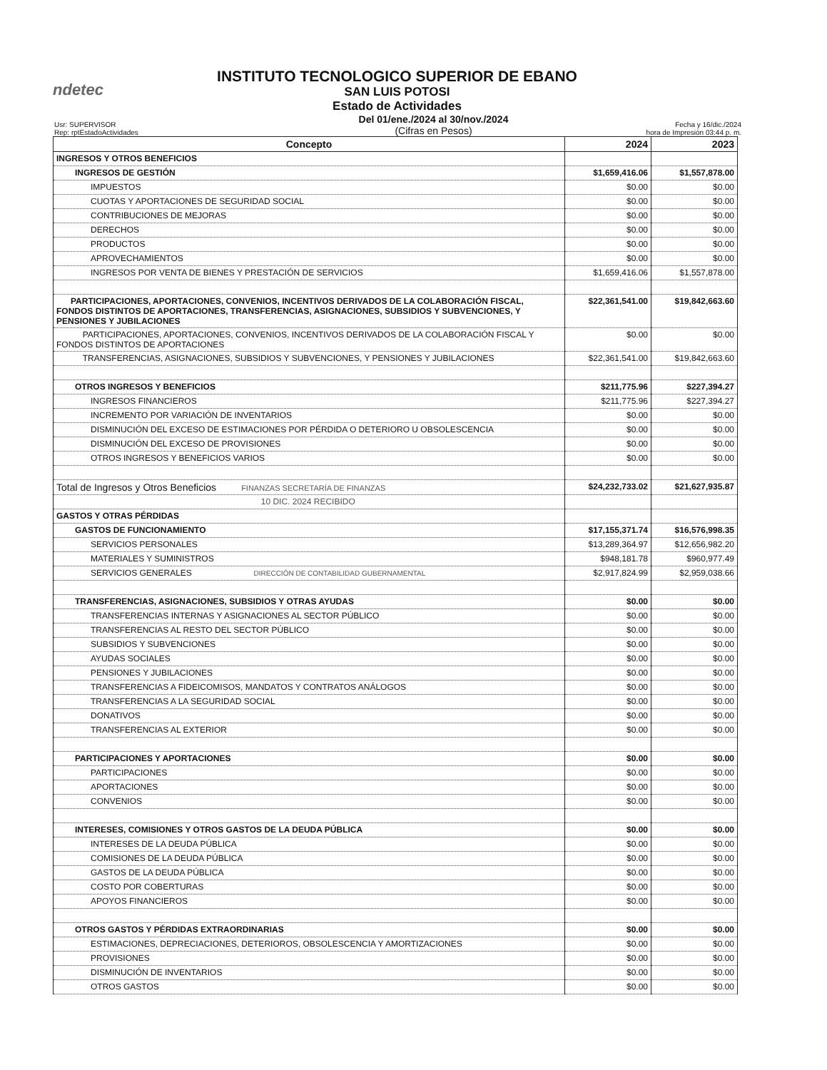ndetec
INSTITUTO TECNOLOGICO SUPERIOR DE EBANO
SAN LUIS POTOSI
Estado de Actividades
Usr: SUPERVISOR
Rep: rptEstadoActividades
Del 01/ene./2024 al 30/nov./2024
(Cifras en Pesos)
Fecha y 16/dic./2024
hora de Impresión 03:44 p. m.
| Concepto | 2024 | 2023 |
| --- | --- | --- |
| INGRESOS Y OTROS BENEFICIOS | | |
| INGRESOS DE GESTIÓN | $1,659,416.06 | $1,557,878.00 |
| IMPUESTOS | $0.00 | $0.00 |
| CUOTAS Y APORTACIONES DE SEGURIDAD SOCIAL | $0.00 | $0.00 |
| CONTRIBUCIONES DE MEJORAS | $0.00 | $0.00 |
| DERECHOS | $0.00 | $0.00 |
| PRODUCTOS | $0.00 | $0.00 |
| APROVECHAMIENTOS | $0.00 | $0.00 |
| INGRESOS POR VENTA DE BIENES Y PRESTACIÓN DE SERVICIOS | $1,659,416.06 | $1,557,878.00 |
| PARTICIPACIONES, APORTACIONES, CONVENIOS, INCENTIVOS DERIVADOS DE LA COLABORACIÓN FISCAL, FONDOS DISTINTOS DE APORTACIONES, TRANSFERENCIAS, ASIGNACIONES, SUBSIDIOS Y SUBVENCIONES, Y PENSIONES Y JUBILACIONES | $22,361,541.00 | $19,842,663.60 |
| PARTICIPACIONES, APORTACIONES, CONVENIOS, INCENTIVOS DERIVADOS DE LA COLABORACIÓN FISCAL Y FONDOS DISTINTOS DE APORTACIONES | $0.00 | $0.00 |
| TRANSFERENCIAS, ASIGNACIONES, SUBSIDIOS Y SUBVENCIONES, Y PENSIONES Y JUBILACIONES | $22,361,541.00 | $19,842,663.60 |
| OTROS INGRESOS Y BENEFICIOS | $211,775.96 | $227,394.27 |
| INGRESOS FINANCIEROS | $211,775.96 | $227,394.27 |
| INCREMENTO POR VARIACIÓN DE INVENTARIOS | $0.00 | $0.00 |
| DISMINUCIÓN DEL EXCESO DE ESTIMACIONES POR PÉRDIDA O DETERIORO U OBSOLESCENCIA | $0.00 | $0.00 |
| DISMINUCIÓN DEL EXCESO DE PROVISIONES | $0.00 | $0.00 |
| OTROS INGRESOS Y BENEFICIOS VARIOS | $0.00 | $0.00 |
| Total de Ingresos y Otros Beneficios FINANZAS SECRETARÍA DE FINANZAS | $24,232,733.02 | $21,627,935.87 |
| 10 DIC. 2024 RECIBIDO | | |
| GASTOS Y OTRAS PÉRDIDAS | | |
| GASTOS DE FUNCIONAMIENTO | $17,155,371.74 | $16,576,998.35 |
| SERVICIOS PERSONALES | $13,289,364.97 | $12,656,982.20 |
| MATERIALES Y SUMINISTROS | $948,181.78 | $960,977.49 |
| SERVICIOS GENERALES DIRECCIÓN DE CONTABILIDAD GUBERNAMENTAL | $2,917,824.99 | $2,959,038.66 |
| TRANSFERENCIAS, ASIGNACIONES, SUBSIDIOS Y OTRAS AYUDAS | $0.00 | $0.00 |
| TRANSFERENCIAS INTERNAS Y ASIGNACIONES AL SECTOR PÚBLICO | $0.00 | $0.00 |
| TRANSFERENCIAS AL RESTO DEL SECTOR PÚBLICO | $0.00 | $0.00 |
| SUBSIDIOS Y SUBVENCIONES | $0.00 | $0.00 |
| AYUDAS SOCIALES | $0.00 | $0.00 |
| PENSIONES Y JUBILACIONES | $0.00 | $0.00 |
| TRANSFERENCIAS A FIDEICOMISOS, MANDATOS Y CONTRATOS ANÁLOGOS | $0.00 | $0.00 |
| TRANSFERENCIAS A LA SEGURIDAD SOCIAL | $0.00 | $0.00 |
| DONATIVOS | $0.00 | $0.00 |
| TRANSFERENCIAS AL EXTERIOR | $0.00 | $0.00 |
| PARTICIPACIONES Y APORTACIONES | $0.00 | $0.00 |
| PARTICIPACIONES | $0.00 | $0.00 |
| APORTACIONES | $0.00 | $0.00 |
| CONVENIOS | $0.00 | $0.00 |
| INTERESES, COMISIONES Y OTROS GASTOS DE LA DEUDA PÚBLICA | $0.00 | $0.00 |
| INTERESES DE LA DEUDA PÚBLICA | $0.00 | $0.00 |
| COMISIONES DE LA DEUDA PÚBLICA | $0.00 | $0.00 |
| GASTOS DE LA DEUDA PÚBLICA | $0.00 | $0.00 |
| COSTO POR COBERTURAS | $0.00 | $0.00 |
| APOYOS FINANCIEROS | $0.00 | $0.00 |
| OTROS GASTOS Y PÉRDIDAS EXTRAORDINARIAS | $0.00 | $0.00 |
| ESTIMACIONES, DEPRECIACIONES, DETERIOROS, OBSOLESCENCIA Y AMORTIZACIONES | $0.00 | $0.00 |
| PROVISIONES | $0.00 | $0.00 |
| DISMINUCIÓN DE INVENTARIOS | $0.00 | $0.00 |
| OTROS GASTOS | $0.00 | $0.00 |